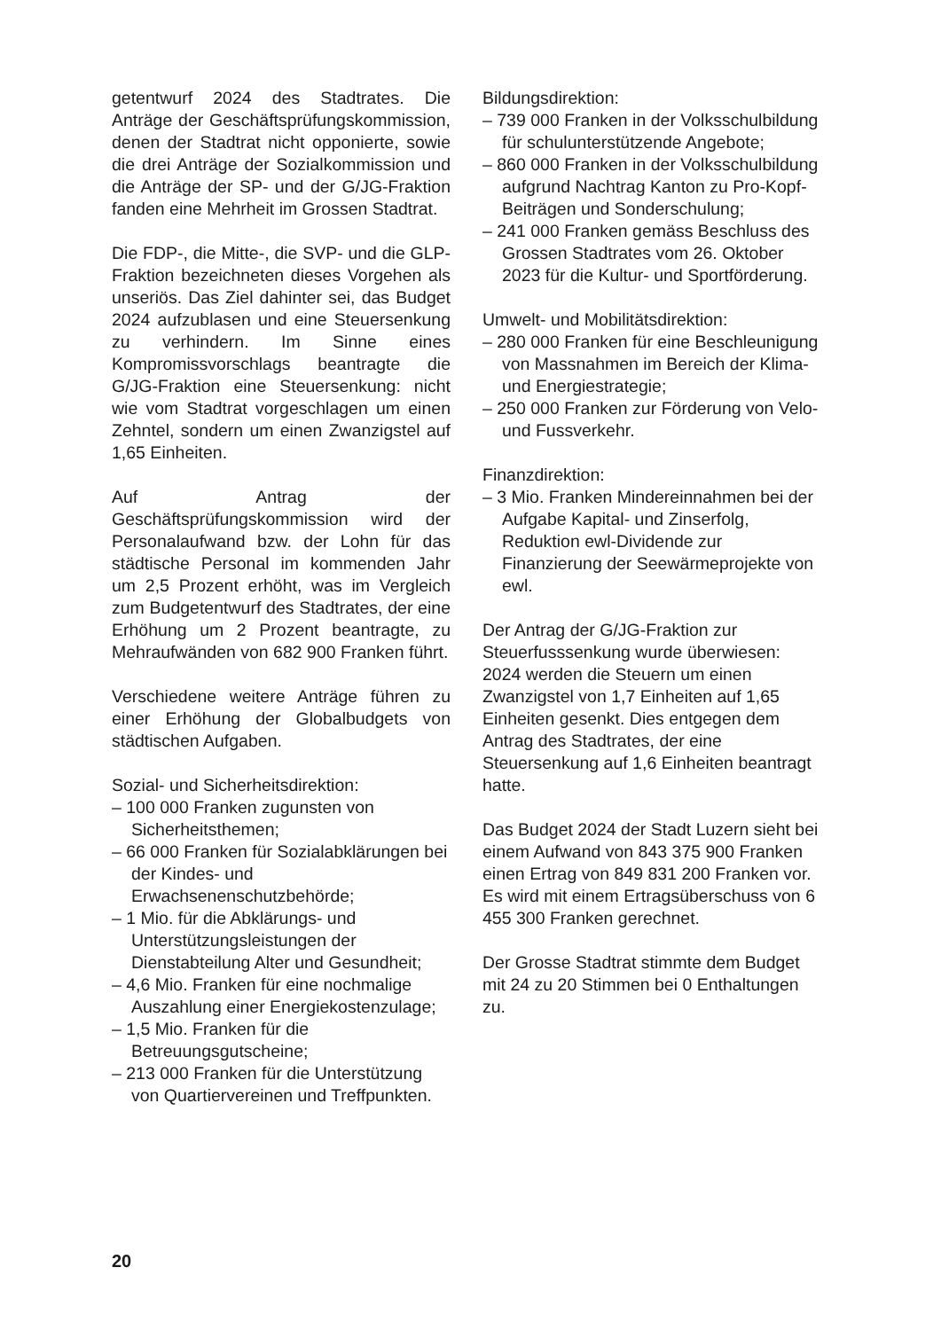getentwurf 2024 des Stadtrates. Die Anträge der Geschäftsprüfungskommission, denen der Stadtrat nicht opponierte, sowie die drei Anträge der Sozialkommission und die Anträge der SP- und der G/JG-Fraktion fanden eine Mehrheit im Grossen Stadtrat.
Die FDP-, die Mitte-, die SVP- und die GLP-Fraktion bezeichneten dieses Vorgehen als unseriös. Das Ziel dahinter sei, das Budget 2024 aufzublasen und eine Steuersenkung zu verhindern. Im Sinne eines Kompromissvorschlags beantragte die G/JG-Fraktion eine Steuersenkung: nicht wie vom Stadtrat vorgeschlagen um einen Zehntel, sondern um einen Zwanzigstel auf 1,65 Einheiten.
Auf Antrag der Geschäftsprüfungskommission wird der Personalaufwand bzw. der Lohn für das städtische Personal im kommenden Jahr um 2,5 Prozent erhöht, was im Vergleich zum Budgetentwurf des Stadtrates, der eine Erhöhung um 2 Prozent beantragte, zu Mehraufwänden von 682 900 Franken führt.
Verschiedene weitere Anträge führen zu einer Erhöhung der Globalbudgets von städtischen Aufgaben.
Sozial- und Sicherheitsdirektion:
– 100 000 Franken zugunsten von Sicherheitsthemen;
– 66 000 Franken für Sozialabklärungen bei der Kindes- und Erwachsenenschutzbehörde;
– 1 Mio. für die Abklärungs- und Unterstützungsleistungen der Dienstabteilung Alter und Gesundheit;
– 4,6 Mio. Franken für eine nochmalige Auszahlung einer Energiekostenzulage;
– 1,5 Mio. Franken für die Betreuungsgutscheine;
– 213 000 Franken für die Unterstützung von Quartiervereinen und Treffpunkten.
Bildungsdirektion:
– 739 000 Franken in der Volksschulbildung für schulunterstützende Angebote;
– 860 000 Franken in der Volksschulbildung aufgrund Nachtrag Kanton zu Pro-Kopf-Beiträgen und Sonderschulung;
– 241 000 Franken gemäss Beschluss des Grossen Stadtrates vom 26. Oktober 2023 für die Kultur- und Sportförderung.
Umwelt- und Mobilitätsdirektion:
– 280 000 Franken für eine Beschleunigung von Massnahmen im Bereich der Klima- und Energiestrategie;
– 250 000 Franken zur Förderung von Velo- und Fussverkehr.
Finanzdirektion:
– 3 Mio. Franken Mindereinnahmen bei der Aufgabe Kapital- und Zinserfolg, Reduktion ewl-Dividende zur Finanzierung der Seewärmeprojekte von ewl.
Der Antrag der G/JG-Fraktion zur Steuerfusssenkung wurde überwiesen: 2024 werden die Steuern um einen Zwanzigstel von 1,7 Einheiten auf 1,65 Einheiten gesenkt. Dies entgegen dem Antrag des Stadtrates, der eine Steuersenkung auf 1,6 Einheiten beantragt hatte.
Das Budget 2024 der Stadt Luzern sieht bei einem Aufwand von 843 375 900 Franken einen Ertrag von 849 831 200 Franken vor. Es wird mit einem Ertragsüberschuss von 6 455 300 Franken gerechnet.
Der Grosse Stadtrat stimmte dem Budget mit 24 zu 20 Stimmen bei 0 Enthaltungen zu.
20